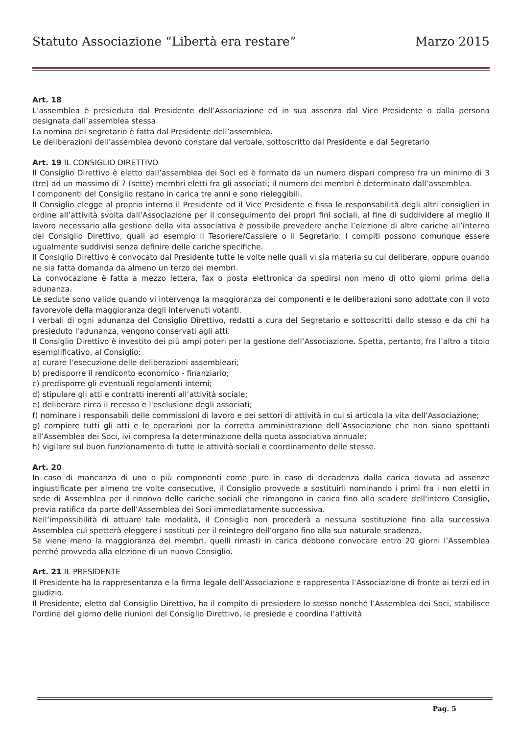Statuto Associazione “Libertà era restare” Marzo 2015
Art. 18
L’assemblea è presieduta dal Presidente dell’Associazione ed in sua assenza dal Vice Presidente o dalla persona designata dall’assemblea stessa.
La nomina del segretario è fatta dal Presidente dell’assemblea.
Le deliberazioni dell’assemblea devono constare dal verbale, sottoscritto dal Presidente e dal Segretario
Art. 19 IL CONSIGLIO DIRETTIVO
Il Consiglio Direttivo è eletto dall’assemblea dei Soci ed è formato da un numero dispari compreso fra un minimo di 3 (tre) ad un massimo di 7 (sette) membri eletti fra gli associati; il numero dei membri è determinato dall’assemblea.
I componenti del Consiglio restano in carica tre anni e sono rieleggibili.
Il Consiglio elegge al proprio interno il Presidente ed il Vice Presidente e fissa le responsabilità degli altri consiglieri in ordine all’attività svolta dall’Associazione per il conseguimento dei propri fini sociali, al fine di suddividere al meglio il lavoro necessario alla gestione della vita associativa è possibile prevedere anche l’elezione di altre cariche all’interno del Consiglio Direttivo, quali ad esempio il Tesoriere/Cassiere o il Segretario. I compiti possono comunque essere ugualmente suddivisi senza definire delle cariche specifiche.
Il Consiglio Direttivo è convocato dal Presidente tutte le volte nelle quali vi sia materia su cui deliberare, oppure quando ne sia fatta domanda da almeno un terzo dei membri.
La convocazione è fatta a mezzo lettera, fax o posta elettronica da spedirsi non meno di otto giorni prima della adunanza.
Le sedute sono valide quando vi intervenga la maggioranza dei componenti e le deliberazioni sono adottate con il voto favorevole della maggioranza degli intervenuti votanti.
I verbali di ogni adunanza del Consiglio Direttivo, redatti a cura del Segretario e sottoscritti dallo stesso e da chi ha presieduto l'adunanza, vengono conservati agli atti.
Il Consiglio Direttivo è investito dei più ampi poteri per la gestione dell’Associazione. Spetta, pertanto, fra l’altro a titolo esemplificativo, al Consiglio:
a) curare l’esecuzione delle deliberazioni assembleari;
b) predisporre il rendiconto economico - finanziario;
c) predisporre gli eventuali regolamenti interni;
d) stipulare gli atti e contratti inerenti all’attività sociale;
e) deliberare circa il recesso e l'esclusione degli associati;
f) nominare i responsabili delle commissioni di lavoro e dei settori di attività in cui si articola la vita dell’Associazione;
g) compiere tutti gli atti e le operazioni per la corretta amministrazione dell’Associazione che non siano spettanti all’Assemblea dei Soci, ivi compresa la determinazione della quota associativa annuale;
h) vigilare sul buon funzionamento di tutte le attività sociali e coordinamento delle stesse.
Art. 20
In caso di mancanza di uno o più componenti come pure in caso di decadenza dalla carica dovuta ad assenze ingiustificate per almeno tre volte consecutive, il Consiglio provvede a sostituirli nominando i primi fra i non eletti in sede di Assemblea per il rinnovo delle cariche sociali che rimangono in carica fino allo scadere dell'intero Consiglio, previa ratifica da parte dell’Assemblea dei Soci immediatamente successiva.
Nell’impossibilità di attuare tale modalità, il Consiglio non procederà a nessuna sostituzione fino alla successiva Assemblea cui spetterà eleggere i sostituti per il reintegro dell’organo fino alla sua naturale scadenza.
Se viene meno la maggioranza dei membri, quelli rimasti in carica debbono convocare entro 20 giorni l’Assemblea perché provveda alla elezione di un nuovo Consiglio.
Art. 21 IL PRESIDENTE
Il Presidente ha la rappresentanza e la firma legale dell’Associazione e rappresenta l’Associazione di fronte ai terzi ed in giudizio.
Il Presidente, eletto dal Consiglio Direttivo, ha il compito di presiedere lo stesso nonché l’Assemblea dei Soci, stabilisce l’ordine del giorno delle riunioni del Consiglio Direttivo, le presiede e coordina l’attività
Pag. 5